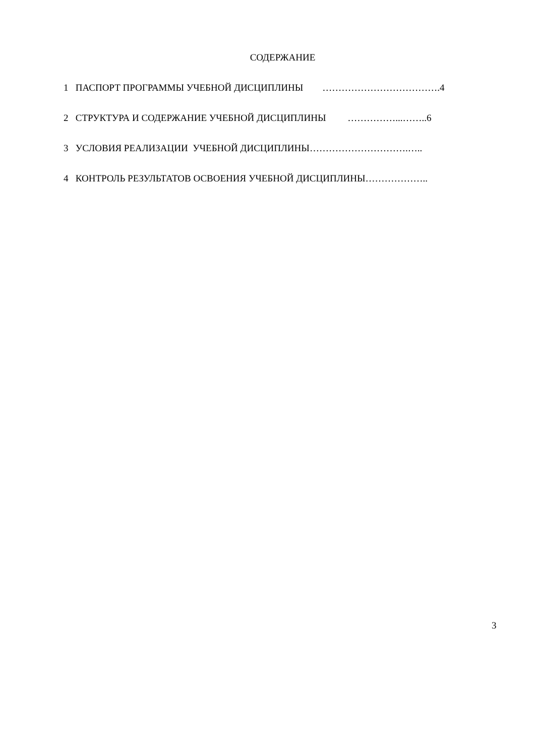СОДЕРЖАНИЕ
1 ПАСПОРТ ПРОГРАММЫ УЧЕБНОЙ ДИСЦИПЛИНЫ ……………………………….4
2 СТРУКТУРА И СОДЕРЖАНИЕ УЧЕБНОЙ ДИСЦИПЛИНЫ ……………...……..6
3 УСЛОВИЯ РЕАЛИЗАЦИИ УЧЕБНОЙ ДИСЦИПЛИНЫ………………………….…..
4 КОНТРОЛЬ РЕЗУЛЬТАТОВ ОСВОЕНИЯ УЧЕБНОЙ ДИСЦИПЛИНЫ………………..
3